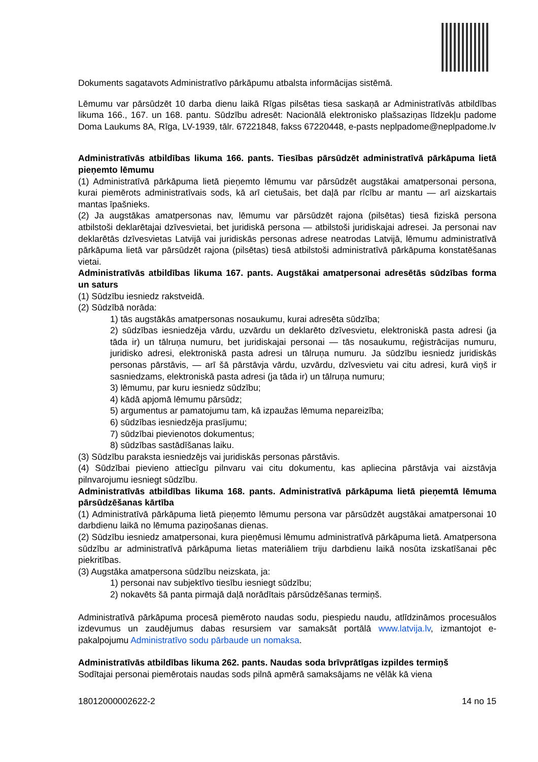Dokuments sagatavots Administratīvo pārkāpumu atbalsta informācijas sistēmā.
Lēmumu var pārsūdzēt 10 darba dienu laikā Rīgas pilsētas tiesa saskaņā ar Administratīvās atbildības likuma 166., 167. un 168. pantu. Sūdzību adresēt: Nacionālā elektronisko plašsaziņas līdzekļu padome Doma Laukums 8A, Rīga, LV-1939, tālr. 67221848, fakss 67220448, e-pasts neplpadome@neplpadome.lv
Administratīvās atbildības likuma 166. pants. Tiesības pārsūdzēt administratīvā pārkāpuma lietā pieņemto lēmumu
(1) Administratīvā pārkāpuma lietā pieņemto lēmumu var pārsūdzēt augstākai amatpersonai persona, kurai piemērots administratīvais sods, kā arī cietušais, bet daļā par rīcību ar mantu — arī aizskartais mantas īpašnieks.
(2) Ja augstākas amatpersonas nav, lēmumu var pārsūdzēt rajona (pilsētas) tiesā fiziskā persona atbilstoši deklarētajai dzīvesvietai, bet juridiskā persona — atbilstoši juridiskajai adresei. Ja personai nav deklarētās dzīvesvietas Latvijā vai juridiskās personas adrese neatrodas Latvijā, lēmumu administratīvā pārkāpuma lietā var pārsūdzēt rajona (pilsētas) tiesā atbilstoši administratīvā pārkāpuma konstatēšanas vietai.
Administratīvās atbildības likuma 167. pants. Augstākai amatpersonai adresētās sūdzības forma un saturs
(1) Sūdzību iesniedz rakstveidā.
(2) Sūdzībā norāda:
1) tās augstākās amatpersonas nosaukumu, kurai adresēta sūdzība;
2) sūdzības iesniedzēja vārdu, uzvārdu un deklarēto dzīvesvietu, elektroniskā pasta adresi (ja tāda ir) un tālruņa numuru, bet juridiskajai personai — tās nosaukumu, reģistrācijas numuru, juridisko adresi, elektroniskā pasta adresi un tālruņa numuru. Ja sūdzību iesniedz juridiskās personas pārstāvis, — arī šā pārstāvja vārdu, uzvārdu, dzīvesvietu vai citu adresi, kurā viņš ir sasniedzams, elektroniskā pasta adresi (ja tāda ir) un tālruņa numuru;
3) lēmumu, par kuru iesniedz sūdzību;
4) kādā apjomā lēmumu pārsūdz;
5) argumentus ar pamatojumu tam, kā izpaužas lēmuma nepareizība;
6) sūdzības iesniedzēja prasījumu;
7) sūdzībai pievienotos dokumentus;
8) sūdzības sastādīšanas laiku.
(3) Sūdzību paraksta iesniedzējs vai juridiskās personas pārstāvis.
(4) Sūdzībai pievieno attiecīgu pilnvaru vai citu dokumentu, kas apliecina pārstāvja vai aizstāvja pilnvarojumu iesniegt sūdzību.
Administratīvās atbildības likuma 168. pants. Administratīvā pārkāpuma lietā pieņemtā lēmuma pārsūdzēšanas kārtība
(1) Administratīvā pārkāpuma lietā pieņemto lēmumu persona var pārsūdzēt augstākai amatpersonai 10 darbdienu laikā no lēmuma paziņošanas dienas.
(2) Sūdzību iesniedz amatpersonai, kura pieņēmusi lēmumu administratīvā pārkāpuma lietā. Amatpersona sūdzību ar administratīvā pārkāpuma lietas materiāliem triju darbdienu laikā nosūta izskatīšanai pēc piekritības.
(3) Augstāka amatpersona sūdzību neizskata, ja:
1) personai nav subjektīvo tiesību iesniegt sūdzību;
2) nokavēts šā panta pirmajā daļā norādītais pārsūdzēšanas termiņš.
Administratīvā pārkāpuma procesā piemēroto naudas sodu, piespiedu naudu, atlīdzināmos procesuālos izdevumus un zaudējumus dabas resursiem var samaksāt portālā www.latvija.lv, izmantojot e-pakalpojumu Administratīvo sodu pārbaude un nomaksa.
Administratīvās atbildības likuma 262. pants. Naudas soda brīvprātīgas izpildes termiņš
Sodītajai personai piemērotais naudas sods pilnā apmērā samaksājams ne vēlāk kā viena
18012000002622-2 14 no 15